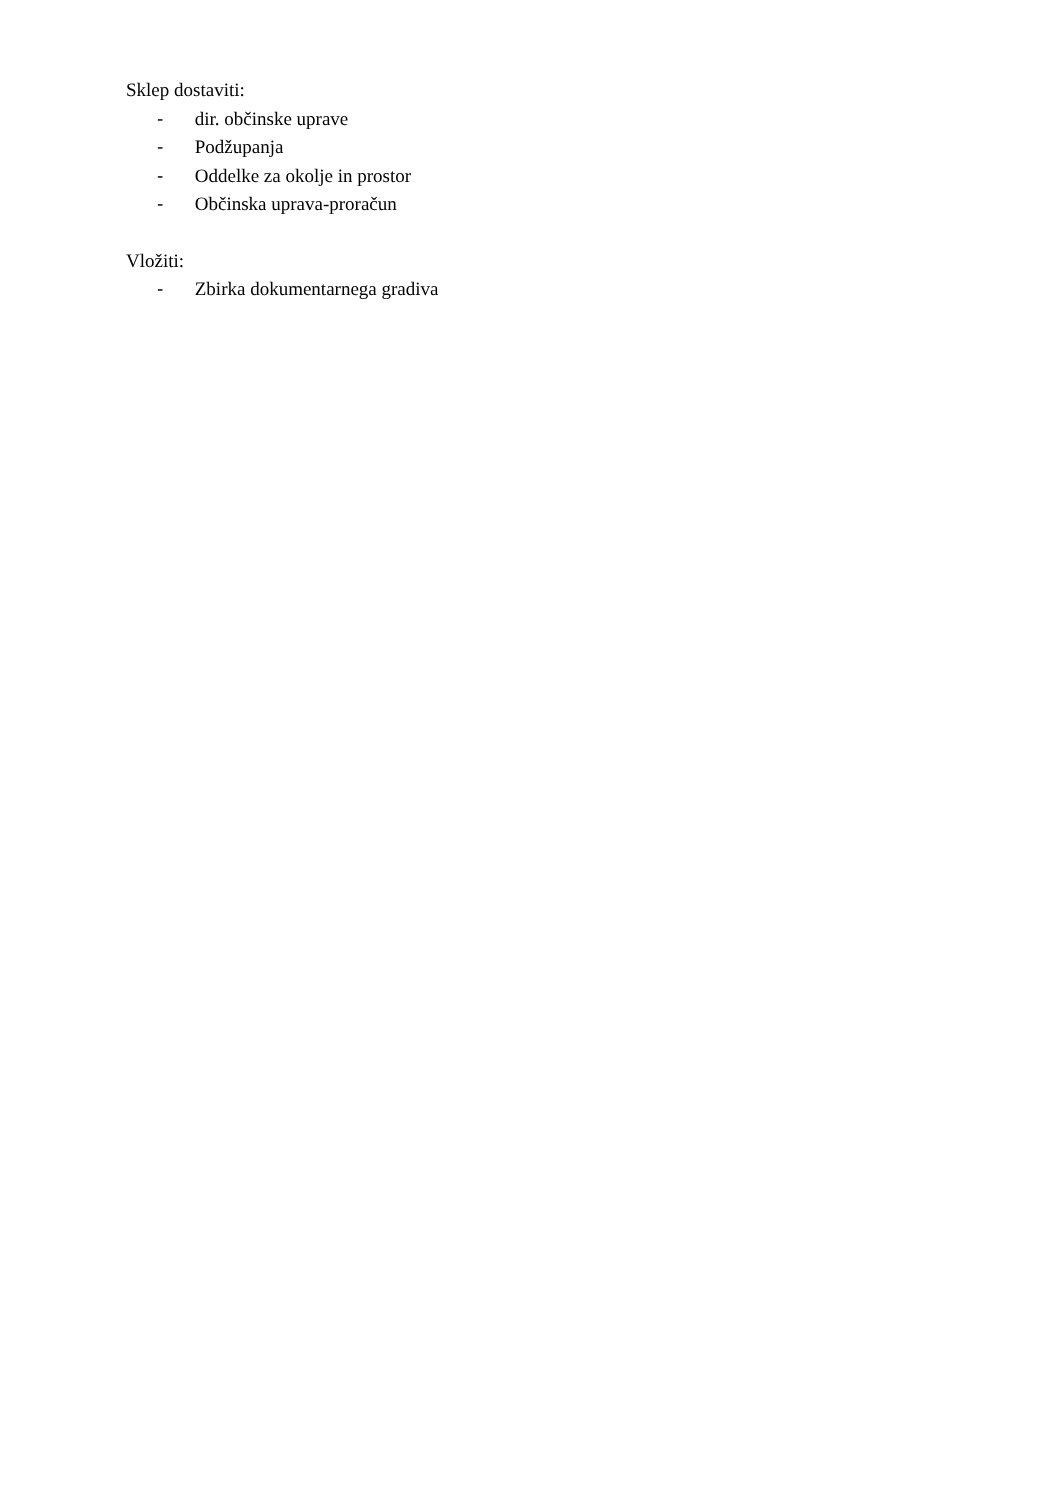Sklep dostaviti:
- dir. občinske uprave
- Podžupanja
- Oddelke za okolje in prostor
- Občinska uprava-proračun
Vložiti:
- Zbirka dokumentarnega gradiva